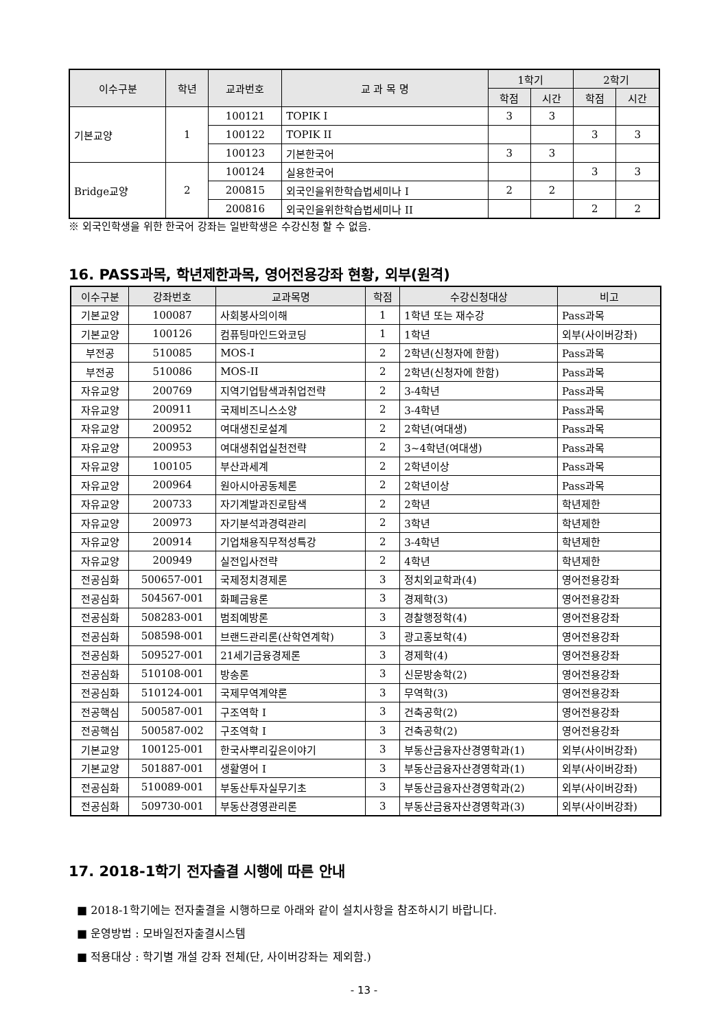| 이수구분 | 학년 | 교과번호 | 교 과 목 명 | 1학기 | | 2학기 | |
| --- | --- | --- | --- | --- | --- | --- | --- |
| | | | | 학점 | 시간 | 학점 | 시간 |
| 기본교양 | 1 | 100121 | TOPIK I | 3 | 3 | | |
| | | 100122 | TOPIK II | | | 3 | 3 |
| | | 100123 | 기본한국어 | 3 | 3 | | |
| Bridge교양 | 2 | 100124 | 실용한국어 | | | 3 | 3 |
| | | 200815 | 외국인을위한학습법세미나 I | 2 | 2 | | |
| | | 200816 | 외국인을위한학습법세미나 II | | | 2 | 2 |
※ 외국인학생을 위한 한국어 강좌는 일반학생은 수강신청 할 수 없음.
16. PASS과목, 학년제한과목, 영어전용강좌 현황, 외부(원격)
| 이수구분 | 강좌번호 | 교과목명 | 학점 | 수강신청대상 | 비고 |
| --- | --- | --- | --- | --- | --- |
| 기본교양 | 100087 | 사회봉사의이해 | 1 | 1학년 또는 재수강 | Pass과목 |
| 기본교양 | 100126 | 컴퓨팅마인드와코딩 | 1 | 1학년 | 외부(사이버강좌) |
| 부전공 | 510085 | MOS-I | 2 | 2학년(신청자에 한함) | Pass과목 |
| 부전공 | 510086 | MOS-II | 2 | 2학년(신청자에 한함) | Pass과목 |
| 자유교양 | 200769 | 지역기업탐색과취업전략 | 2 | 3-4학년 | Pass과목 |
| 자유교양 | 200911 | 국제비즈니스소양 | 2 | 3-4학년 | Pass과목 |
| 자유교양 | 200952 | 여대생진로설계 | 2 | 2학년(여대생) | Pass과목 |
| 자유교양 | 200953 | 여대생취업실천전략 | 2 | 3~4학년(여대생) | Pass과목 |
| 자유교양 | 100105 | 부산과세계 | 2 | 2학년이상 | Pass과목 |
| 자유교양 | 200964 | 원아시아공동체론 | 2 | 2학년이상 | Pass과목 |
| 자유교양 | 200733 | 자기계발과진로탐색 | 2 | 2학년 | 학년제한 |
| 자유교양 | 200973 | 자기분석과경력관리 | 2 | 3학년 | 학년제한 |
| 자유교양 | 200914 | 기업채용직무적성특강 | 2 | 3-4학년 | 학년제한 |
| 자유교양 | 200949 | 실전입사전략 | 2 | 4학년 | 학년제한 |
| 전공심화 | 500657-001 | 국제정치경제론 | 3 | 정치외교학과(4) | 영어전용강좌 |
| 전공심화 | 504567-001 | 화폐금융론 | 3 | 경제학(3) | 영어전용강좌 |
| 전공심화 | 508283-001 | 범죄예방론 | 3 | 경찰행정학(4) | 영어전용강좌 |
| 전공심화 | 508598-001 | 브랜드관리론(산학연계학) | 3 | 광고홍보학(4) | 영어전용강좌 |
| 전공심화 | 509527-001 | 21세기금융경제론 | 3 | 경제학(4) | 영어전용강좌 |
| 전공심화 | 510108-001 | 방송론 | 3 | 신문방송학(2) | 영어전용강좌 |
| 전공심화 | 510124-001 | 국제무역계약론 | 3 | 무역학(3) | 영어전용강좌 |
| 전공핵심 | 500587-001 | 구조역학 I | 3 | 건축공학(2) | 영어전용강좌 |
| 전공핵심 | 500587-002 | 구조역학 I | 3 | 건축공학(2) | 영어전용강좌 |
| 기본교양 | 100125-001 | 한국사뿌리깊은이야기 | 3 | 부동산금융자산경영학과(1) | 외부(사이버강좌) |
| 기본교양 | 501887-001 | 생활영어 I | 3 | 부동산금융자산경영학과(1) | 외부(사이버강좌) |
| 전공심화 | 510089-001 | 부동산투자실무기초 | 3 | 부동산금융자산경영학과(2) | 외부(사이버강좌) |
| 전공심화 | 509730-001 | 부동산경영관리론 | 3 | 부동산금융자산경영학과(3) | 외부(사이버강좌) |
17. 2018-1학기 전자출결 시행에 따른 안내
■ 2018-1학기에는 전자출결을 시행하므로 아래와 같이 설치사항을 참조하시기 바랍니다.
■ 운영방법 : 모바일전자출결시스템
■ 적용대상 : 학기별 개설 강좌 전체(단, 사이버강좌는 제외함.)
- 13 -